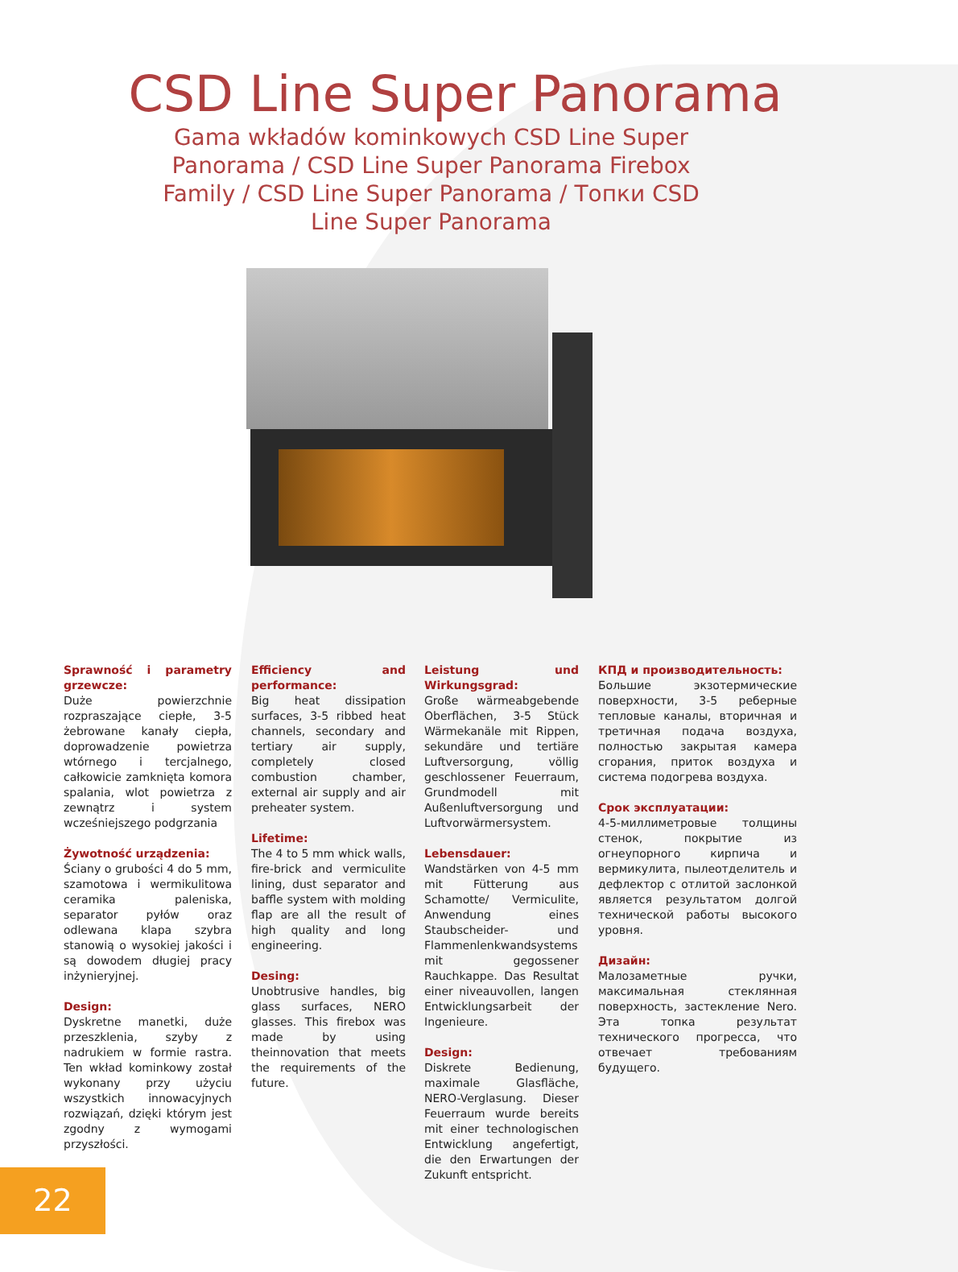CSD Line Super Panorama
Gama wkładów kominkowych CSD Line Super Panorama / CSD Line Super Panorama Firebox Family / CSD Line Super Panorama / Топки CSD Line Super Panorama
Sprawność i parametry grzewcze:
Duże powierzchnie rozpraszające ciepłe, 3-5 żebrowane kanały ciepła, doprowadzenie powietrza wtórnego i tercjalnego, całkowicie zamknięta komora spalania, wlot powietrza z zewnątrz i system wcześniejszego podgrzania
Żywotność urządzenia:
Ściany o grubości 4 do 5 mm, szamotowa i wermikulitowa ceramika paleniska, separator pyłów oraz odlewana klapa szybra stanowią o wysokiej jakości i są dowodem długiej pracy inżynieryjnej.
Design:
Dyskretne manetki, duże przeszklenia, szyby z nadrukiem w formie rastra. Ten wkład kominkowy został wykonany przy użyciu wszystkich innowacyjnych rozwiązań, dzięki którym jest zgodny z wymogami przyszłości.
Efficiency and performance:
Big heat dissipation surfaces, 3-5 ribbed heat channels, secondary and tertiary air supply, completely closed combustion chamber, external air supply and air preheater system.
Lifetime:
The 4 to 5 mm whick walls, fire-brick and vermiculite lining, dust separator and baffle system with molding flap are all the result of high quality and long engineering.
Desing:
Unobtrusive handles, big glass surfaces, NERO glasses. This firebox was made by using theinnovation that meets the requirements of the future.
Leistung und Wirkungsgrad:
Große wärmeabgebende Oberflächen, 3-5 Stück Wärmekanäle mit Rippen, sekundäre und tertiäre Luftversorgung, völlig geschlossener Feuerraum, Grundmodell mit Außenluftversorgung und Luftvorwärmersystem.
Lebensdauer:
Wandstärken von 4-5 mm mit Fütterung aus Schamotte/ Vermiculite, Anwendung eines Staubscheider- und Flammenlenkwandsystems mit gegossener Rauchkappe. Das Resultat einer niveauvollen, langen Entwicklungsarbeit der Ingenieure.
Design:
Diskrete Bedienung, maximale Glasfläche, NERO-Verglasung. Dieser Feuerraum wurde bereits mit einer technologischen Entwicklung angefertigt, die den Erwartungen der Zukunft entspricht.
КПД и производительность:
Большие экзотермические поверхности, 3-5 реберные тепловые каналы, вторичная и третичная подача воздуха, полностью закрытая камера сгорания, приток воздуха и система подогрева воздуха.
Срок эксплуатации:
4-5-миллиметровые толщины стенок, покрытие из огнеупорного кирпича и вермикулита, пылеотделитель и дефлектор с отлитой заслонкой является результатом долгой технической работы высокого уровня.
Дизайн:
Малозаметные ручки, максимальная стеклянная поверхность, застекление Nero. Эта топка результат технического прогресса, что отвечает требованиям будущего.
22